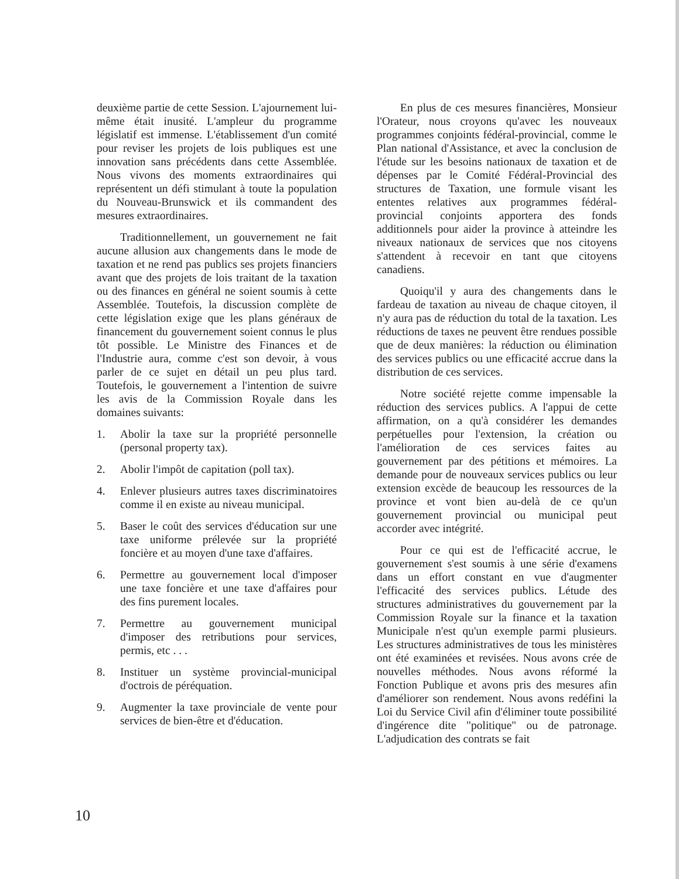deuxième partie de cette Session. L'ajournement lui-même était inusité. L'ampleur du programme législatif est immense. L'établissement d'un comité pour reviser les projets de lois publiques est une innovation sans précédents dans cette Assemblée. Nous vivons des moments extraordinaires qui représentent un défi stimulant à toute la population du Nouveau-Brunswick et ils commandent des mesures extraordinaires.
Traditionnellement, un gouvernement ne fait aucune allusion aux changements dans le mode de taxation et ne rend pas publics ses projets financiers avant que des projets de lois traitant de la taxation ou des finances en général ne soient soumis à cette Assemblée. Toutefois, la discussion complète de cette législation exige que les plans généraux de financement du gouvernement soient connus le plus tôt possible. Le Ministre des Finances et de l'Industrie aura, comme c'est son devoir, à vous parler de ce sujet en détail un peu plus tard. Toutefois, le gouvernement a l'intention de suivre les avis de la Commission Royale dans les domaines suivants:
1. Abolir la taxe sur la propriété personnelle (personal property tax).
2. Abolir l'impôt de capitation (poll tax).
4. Enlever plusieurs autres taxes discriminatoires comme il en existe au niveau municipal.
5. Baser le coût des services d'éducation sur une taxe uniforme prélevée sur la propriété foncière et au moyen d'une taxe d'affaires.
6. Permettre au gouvernement local d'imposer une taxe foncière et une taxe d'affaires pour des fins purement locales.
7. Permettre au gouvernement municipal d'imposer des retributions pour services, permis, etc . . .
8. Instituer un système provincial-municipal d'octrois de péréquation.
9. Augmenter la taxe provinciale de vente pour services de bien-être et d'éducation.
En plus de ces mesures financières, Monsieur l'Orateur, nous croyons qu'avec les nouveaux programmes conjoints fédéral-provincial, comme le Plan national d'Assistance, et avec la conclusion de l'étude sur les besoins nationaux de taxation et de dépenses par le Comité Fédéral-Provincial des structures de Taxation, une formule visant les ententes relatives aux programmes fédéral-provincial conjoints apportera des fonds additionnels pour aider la province à atteindre les niveaux nationaux de services que nos citoyens s'attendent à recevoir en tant que citoyens canadiens.
Quoiqu'il y aura des changements dans le fardeau de taxation au niveau de chaque citoyen, il n'y aura pas de réduction du total de la taxation. Les réductions de taxes ne peuvent être rendues possible que de deux manières: la réduction ou élimination des services publics ou une efficacité accrue dans la distribution de ces services.
Notre société rejette comme impensable la réduction des services publics. A l'appui de cette affirmation, on a qu'à considérer les demandes perpétuelles pour l'extension, la création ou l'amélioration de ces services faites au gouvernement par des pétitions et mémoires. La demande pour de nouveaux services publics ou leur extension excède de beaucoup les ressources de la province et vont bien au-delà de ce qu'un gouvernement provincial ou municipal peut accorder avec intégrité.
Pour ce qui est de l'efficacité accrue, le gouvernement s'est soumis à une série d'examens dans un effort constant en vue d'augmenter l'efficacité des services publics. Létude des structures administratives du gouvernement par la Commission Royale sur la finance et la taxation Municipale n'est qu'un exemple parmi plusieurs. Les structures administratives de tous les ministères ont été examinées et revisées. Nous avons crée de nouvelles méthodes. Nous avons réformé la Fonction Publique et avons pris des mesures afin d'améliorer son rendement. Nous avons redéfini la Loi du Service Civil afin d'éliminer toute possibilité d'ingérence dite "politique" ou de patronage. L'adjudication des contrats se fait
10